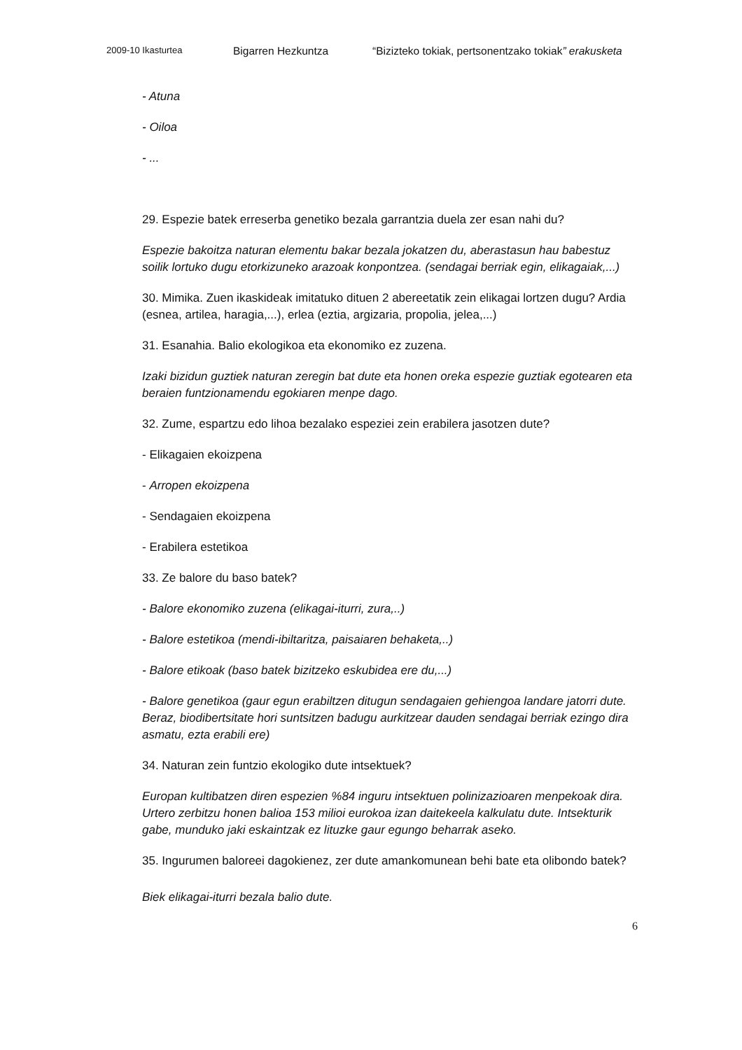2009-10 Ikasturtea Bigarren Hezkuntza “Bizizteko tokiak, pertsonentzako tokiak” erakusketa
- Atuna
- Oiloa
- ...
29. Espezie batek erreserba genetiko bezala garrantzia duela zer esan nahi du?
Espezie bakoitza naturan elementu bakar bezala jokatzen du, aberastasun hau babestuz soilik lortuko dugu etorkizuneko arazoak konpontzea. (sendagai berriak egin, elikagaiak,...)
30. Mimika. Zuen ikaskideak imitatuko dituen 2 abereetatik zein elikagai lortzen dugu? Ardia (esnea, artilea, haragia,...), erlea (eztia, argizaria, propolia, jelea,...)
31. Esanahia. Balio ekologikoa eta ekonomiko ez zuzena.
Izaki bizidun guztiek naturan zeregin bat dute eta honen oreka espezie guztiak egotearen eta beraien funtzionamendu egokiaren menpe dago.
32. Zume, espartzu edo lihoa bezalako espeziei zein erabilera jasotzen dute?
- Elikagaien ekoizpena
- Arropen ekoizpena
- Sendagaien ekoizpena
- Erabilera estetikoa
33. Ze balore du baso batek?
- Balore ekonomiko zuzena (elikagai-iturri, zura,..)
- Balore estetikoa (mendi-ibiltaritza, paisaiaren behaketa,..)
- Balore etikoak (baso batek bizitzeko eskubidea ere du,...)
- Balore genetikoa (gaur egun erabiltzen ditugun sendagaien gehiengoa landare jatorri dute. Beraz, biodibertsitate hori suntsitzen badugu aurkitzear dauden sendagai berriak ezingo dira asmatu, ezta erabili ere)
34. Naturan zein funtzio ekologiko dute intsektuek?
Europan kultibatzen diren espezien %84 inguru intsektuen polinizazioaren menpekoak dira. Urtero zerbitzu honen balioa 153 milioi eurokoa izan daitekeela kalkulatu dute. Intsekturik gabe, munduko jaki eskaintzak ez lituzke gaur egungo beharrak aseko.
35. Ingurumen baloreei dagokienez, zer dute amankomunean behi bate eta olibondo batek?
Biek elikagai-iturri bezala balio dute.
6